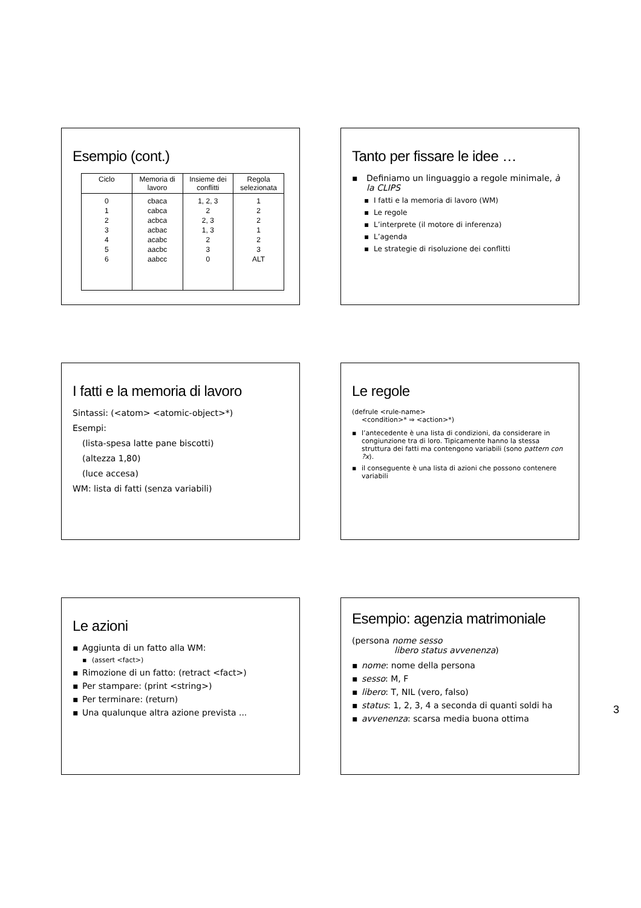Esempio (cont.)
| Ciclo | Memoria di lavoro | Insieme dei conflitti | Regola selezionata |
| --- | --- | --- | --- |
| 0 1 2 3 4 5 6 | cbaca cabca acbca acbac acabc aacbc aabcc | 1, 2, 3 2 2, 3 1, 3 2 3 0 | 1 2 2 1 2 3 ALT |
Tanto per fissare le idee …
▪ Definiamo un linguaggio a regole minimale, à la CLIPS
▪ I fatti e la memoria di lavoro (WM)
▪ Le regole
▪ L’interprete (il motore di inferenza)
▪ L’agenda
▪ Le strategie di risoluzione dei conflitti
I fatti e la memoria di lavoro
Sintassi: (<atom> <atomic-object>*)
Esempi:
(lista-spesa latte pane biscotti)
(altezza 1,80)
(luce accesa)
WM: lista di fatti (senza variabili)
Le regole
(defrule <rule-name>
<condition>* ⇒ <action>*)
▪ l’antecedente è una lista di condizioni, da considerare in congiunzione tra di loro. Tipicamente hanno la stessa struttura dei fatti ma contengono variabili (sono pattern con ?x).
▪ il conseguente è una lista di azioni che possono contenere variabili
Le azioni
▪ Aggiunta di un fatto alla WM:
▪ (assert <fact>)
▪ Rimozione di un fatto: (retract <fact>)
▪ Per stampare: (print <string>)
▪ Per terminare: (return)
▪ Una qualunque altra azione prevista ...
Esempio: agenzia matrimoniale
(persona nome sesso
libero status avvenenza)
▪ nome: nome della persona
▪ sesso: M, F
▪ libero: T, NIL (vero, falso)
▪ status: 1, 2, 3, 4 a seconda di quanti soldi ha
▪ avvenenza: scarsa media buona ottima
3